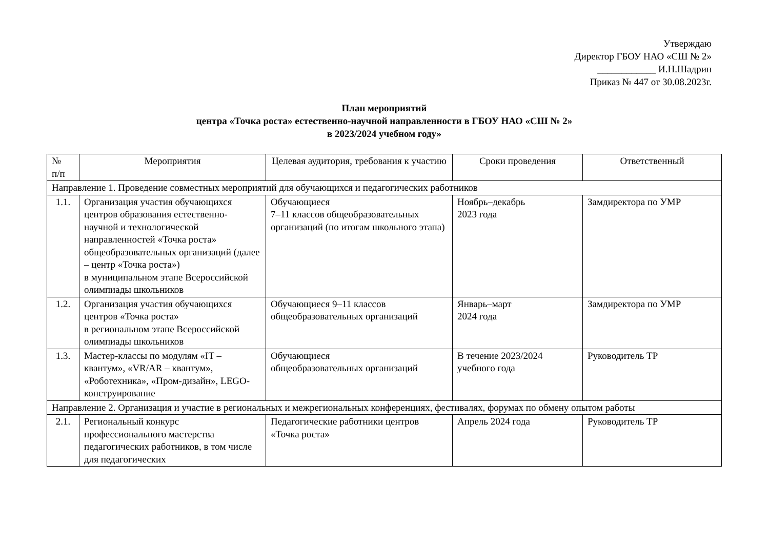Утверждаю
Директор ГБОУ НАО «СШ № 2»
____________ И.Н.Шадрин
Приказ № 447 от 30.08.2023г.
План мероприятий
центра «Точка роста» естественно-научной направленности в ГБОУ НАО «СШ № 2»
в 2023/2024 учебном году»
| № п/п | Мероприятия | Целевая аудитория, требования к участию | Сроки проведения | Ответственный |
| --- | --- | --- | --- | --- |
| Направление 1. Проведение совместных мероприятий для обучающихся и педагогических работников | | | | |
| 1.1. | Организация участия обучающихся центров образования естественно-научной и технологической направленностей «Точка роста» общеобразовательных организаций (далее – центр «Точка роста») в муниципальном этапе Всероссийской олимпиады школьников | Обучающиеся 7–11 классов общеобразовательных организаций (по итогам школьного этапа) | Ноябрь–декабрь 2023 года | Замдиректора по УМР |
| 1.2. | Организация участия обучающихся центров «Точка роста» в региональном этапе Всероссийской олимпиады школьников | Обучающиеся 9–11 классов общеобразовательных организаций | Январь–март 2024 года | Замдиректора по УМР |
| 1.3. | Мастер-классы по модулям «IT – квантум», «VR/AR – квантум», «Роботехника», «Пром-дизайн», LEGO-конструирование | Обучающиеся общеобразовательных организаций | В течение 2023/2024 учебного года | Руководитель ТР |
| Направление 2. Организация и участие в региональных и межрегиональных конференциях, фестивалях, форумах по обмену опытом работы | | | | |
| 2.1. | Региональный конкурс профессионального мастерства педагогических работников, в том числе для педагогических | Педагогические работники центров «Точка роста» | Апрель 2024 года | Руководитель ТР |